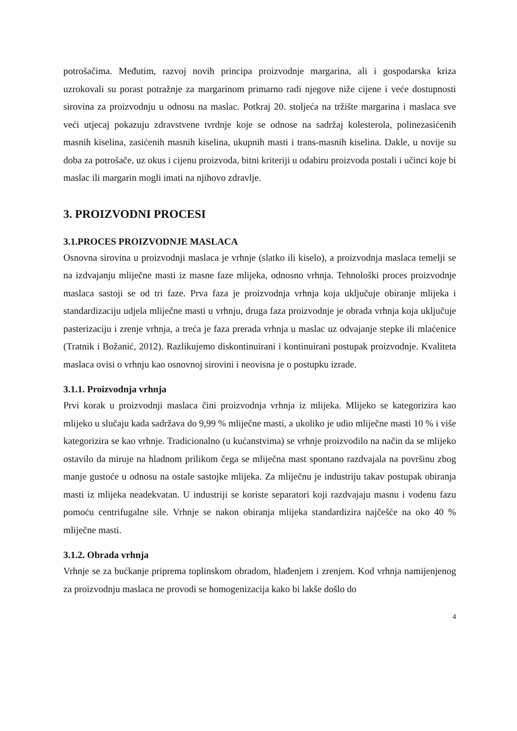potrošačima. Međutim, razvoj novih principa proizvodnje margarina, ali i gospodarska kriza uzrokovali su porast potražnje za margarinom primarno radi njegove niže cijene i veće dostupnosti sirovina za proizvodnju u odnosu na maslac. Potkraj 20. stoljeća na tržište margarina i maslaca sve veći utjecaj pokazuju zdravstvene tvrdnje koje se odnose na sadržaj kolesterola, polinezasićenih masnih kiselina, zasićenih masnih kiselina, ukupnih masti i trans-masnih kiselina. Dakle, u novije su doba za potrošače, uz okus i cijenu proizvoda, bitni kriteriji u odabiru proizvoda postali i učinci koje bi maslac ili margarin mogli imati na njihovo zdravlje.
3. PROIZVODNI PROCESI
3.1.PROCES PROIZVODNJE MASLACA
Osnovna sirovina u proizvodnji maslaca je vrhnje (slatko ili kiselo), a proizvodnja maslaca temelji se na izdvajanju mliječne masti iz masne faze mlijeka, odnosno vrhnja. Tehnološki proces proizvodnje maslaca sastoji se od tri faze. Prva faza je proizvodnja vrhnja koja uključuje obiranje mlijeka i standardizaciju udjela mliječne masti u vrhnju, druga faza proizvodnje je obrada vrhnja koja uključuje pasterizaciju i zrenje vrhnja, a treća je faza prerada vrhnja u maslac uz odvajanje stepke ili mlaćenice (Tratnik i Božanić, 2012). Razlikujemo diskontinuirani i kontinuirani postupak proizvodnje. Kvaliteta maslaca ovisi o vrhnju kao osnovnoj sirovini i neovisna je o postupku izrade.
3.1.1. Proizvodnja vrhnja
Prvi korak u proizvodnji maslaca čini proizvodnja vrhnja iz mlijeka. Mlijeko se kategorizira kao mlijeko u slučaju kada sadržava do 9,99 % mliječne masti, a ukoliko je udio mliječne masti 10 % i više kategorizira se kao vrhnje. Tradicionalno (u kućanstvima) se vrhnje proizvodilo na način da se mlijeko ostavilo da miruje na hladnom prilikom čega se mliječna mast spontano razdvajala na površinu zbog manje gustoće u odnosu na ostale sastojke mlijeka. Za mliječnu je industriju takav postupak obiranja masti iz mlijeka neadekvatan. U industriji se koriste separatori koji razdvajaju masnu i vodenu fazu pomoću centrifugalne sile. Vrhnje se nakon obiranja mlijeka standardizira najčešće na oko 40 % mliječne masti.
3.1.2. Obrada vrhnja
Vrhnje se za bućkanje priprema toplinskom obradom, hlađenjem i zrenjem. Kod vrhnja namijenjenog za proizvodnju maslaca ne provodi se homogenizacija kako bi lakše došlo do
4